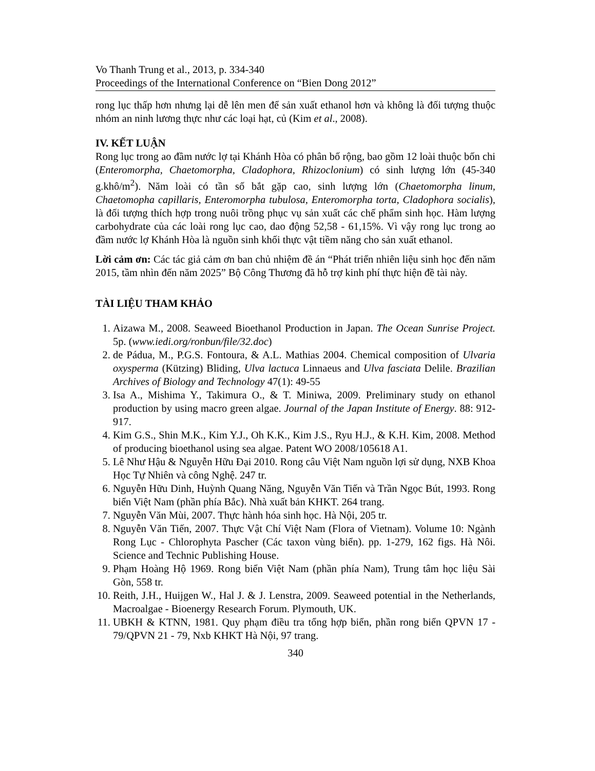Vo Thanh Trung et al., 2013, p. 334-340
Proceedings of the International Conference on “Bien Dong 2012”
rong lục thấp hơn nhưng lại dễ lên men để sản xuất ethanol hơn và không là đối tượng thuộc nhóm an ninh lương thực như các loại hạt, củ (Kim et al., 2008).
IV. KẾT LUẬN
Rong lục trong ao đầm nước lợ tại Khánh Hòa có phân bố rộng, bao gồm 12 loài thuộc bốn chi (Enteromorpha, Chaetomorpha, Cladophora, Rhizoclonium) có sinh lượng lớn (45-340 g.khô/m<sup>2</sup>). Năm loài có tần số bắt gặp cao, sinh lượng lớn (Chaetomorpha linum, Chaetomopha capillaris, Enteromorpha tubulosa, Enteromorpha torta, Cladophora socialis), là đối tượng thích hợp trong nuôi trồng phục vụ sản xuất các chế phẩm sinh học. Hàm lượng carbohydrate của các loài rong lục cao, dao động 52,58 - 61,15%. Vì vậy rong lục trong ao đầm nước lợ Khánh Hòa là nguồn sinh khối thực vật tiềm năng cho sản xuất ethanol.
Lời cảm ơn: Các tác giả cảm ơn ban chủ nhiệm đề án “Phát triển nhiên liệu sinh học đến năm 2015, tầm nhìn đến năm 2025” Bộ Công Thương đã hỗ trợ kinh phí thực hiện đề tài này.
TÀI LIỆU THAM KHẢO
1. Aizawa M., 2008. Seaweed Bioethanol Production in Japan. The Ocean Sunrise Project. 5p. (www.iedi.org/ronbun/file/32.doc)
2. de Pádua, M., P.G.S. Fontoura, & A.L. Mathias 2004. Chemical composition of Ulvaria oxysperma (Kützing) Bliding, Ulva lactuca Linnaeus and Ulva fasciata Delile. Brazilian Archives of Biology and Technology 47(1): 49-55
3. Isa A., Mishima Y., Takimura O., & T. Miniwa, 2009. Preliminary study on ethanol production by using macro green algae. Journal of the Japan Institute of Energy. 88: 912-917.
4. Kim G.S., Shin M.K., Kim Y.J., Oh K.K., Kim J.S., Ryu H.J., & K.H. Kim, 2008. Method of producing bioethanol using sea algae. Patent WO 2008/105618 A1.
5. Lê Như Hậu & Nguyễn Hữu Đại 2010. Rong câu Việt Nam nguồn lợi sử dụng, NXB Khoa Học Tự Nhiên và công Nghệ. 247 tr.
6. Nguyễn Hữu Dinh, Huỳnh Quang Năng, Nguyễn Văn Tiến và Trần Ngọc Bút, 1993. Rong biển Việt Nam (phần phía Bắc). Nhà xuất bản KHKT. 264 trang.
7. Nguyễn Văn Mùi, 2007. Thực hành hóa sinh học. Hà Nội, 205 tr.
8. Nguyễn Văn Tiến, 2007. Thực Vật Chí Việt Nam (Flora of Vietnam). Volume 10: Ngành Rong Lục - Chlorophyta Pascher (Các taxon vùng biển). pp. 1-279, 162 figs. Hà Nôi. Science and Technic Publishing House.
9. Phạm Hoàng Hộ 1969. Rong biển Việt Nam (phần phía Nam), Trung tâm học liệu Sài Gòn, 558 tr.
10. Reith, J.H., Huijgen W., Hal J. & J. Lenstra, 2009. Seaweed potential in the Netherlands, Macroalgae - Bioenergy Research Forum. Plymouth, UK.
11. UBKH & KTNN, 1981. Quy phạm điều tra tổng hợp biển, phần rong biển QPVN 17 - 79/QPVN 21 - 79, Nxb KHKT Hà Nội, 97 trang.
340